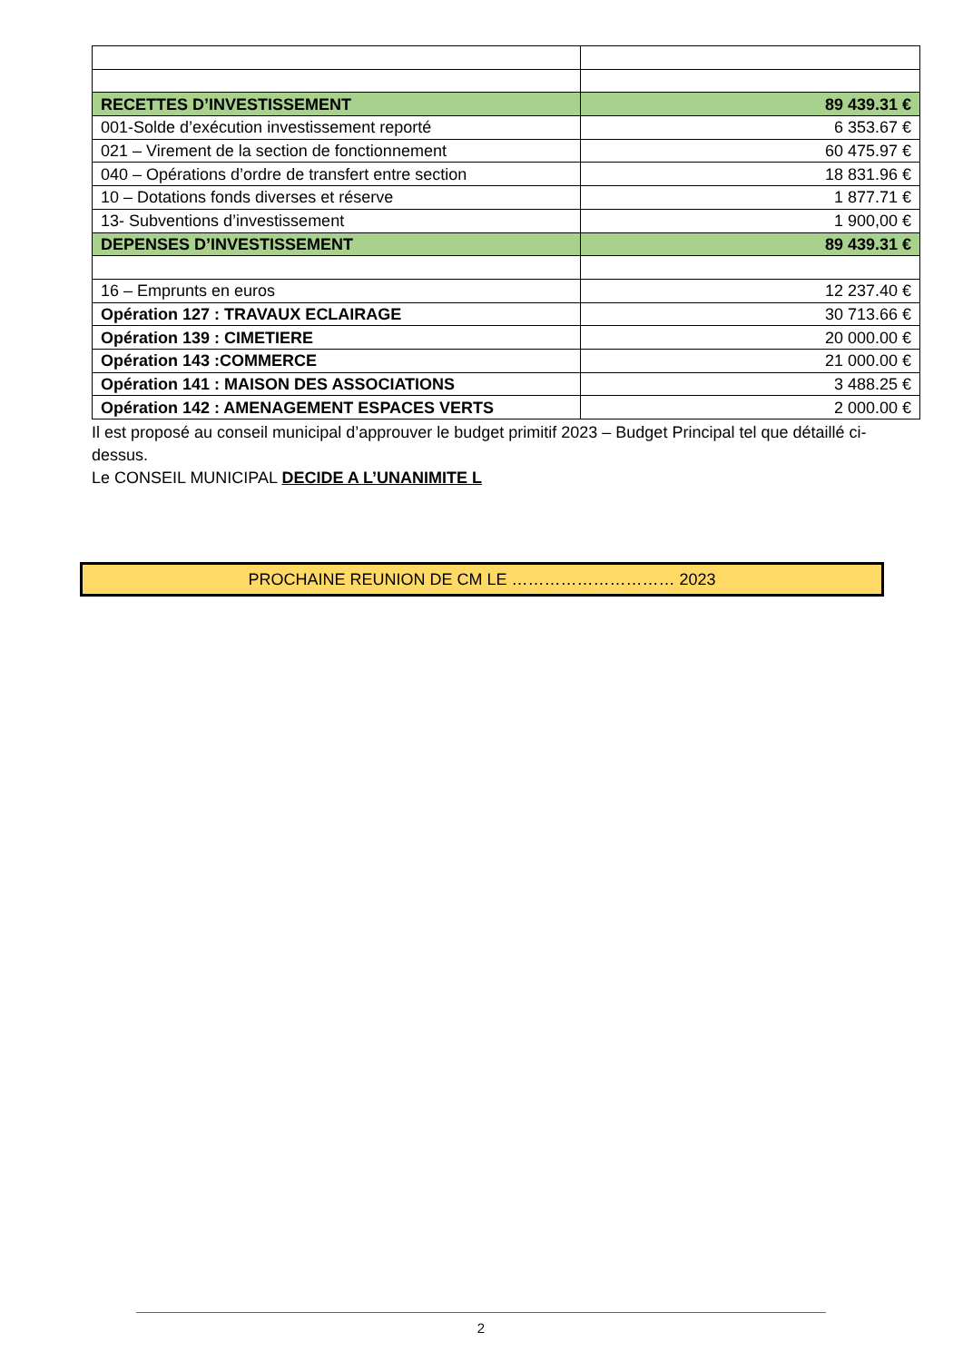| RECETTES D’INVESTISSEMENT | 89 439.31 € |
| 001-Solde d’exécution investissement reporté | 6 353.67 € |
| 021 – Virement de la section de fonctionnement | 60 475.97 € |
| 040 – Opérations d’ordre de transfert entre section | 18 831.96 € |
| 10 – Dotations fonds diverses et réserve | 1 877.71 € |
| 13- Subventions d’investissement | 1 900,00 € |
| DEPENSES D’INVESTISSEMENT | 89 439.31 € |
| 16 – Emprunts en euros | 12 237.40 € |
| Opération 127 : TRAVAUX ECLAIRAGE | 30 713.66 € |
| Opération 139 : CIMETIERE | 20 000.00 € |
| Opération 143 :COMMERCE | 21 000.00 € |
| Opération 141 : MAISON DES ASSOCIATIONS | 3 488.25 € |
| Opération 142 : AMENAGEMENT ESPACES VERTS | 2 000.00 € |
Il est proposé au conseil municipal d’approuver le budget primitif 2023 – Budget Principal tel que détaillé ci-dessus.
Le CONSEIL MUNICIPAL DECIDE A L’UNANIMITE L
PROCHAINE REUNION DE CM LE ………………………… 2023
2